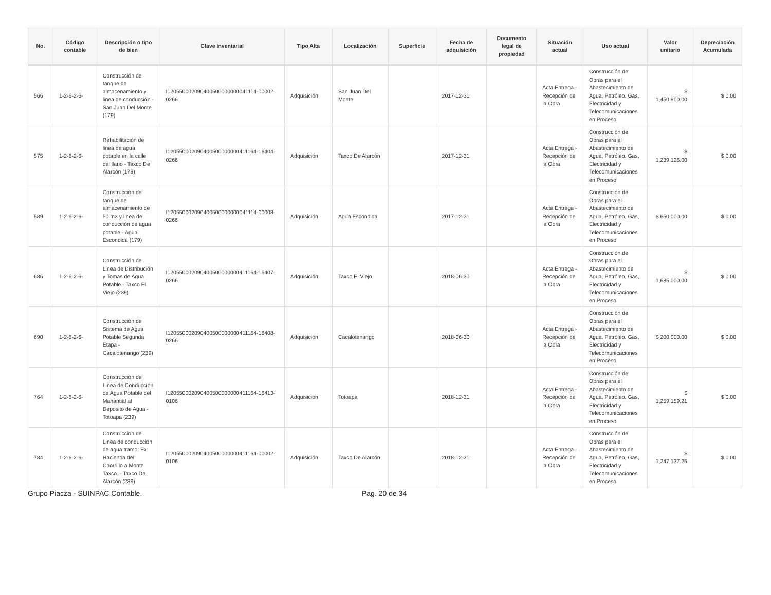| No. | Código contable | Descripción o tipo de bien | Clave inventarial | Tipo Alta | Localización | Superficie | Fecha de adquisición | Documento legal de propiedad | Situación actual | Uso actual | Valor unitario | Depreciación Acumulada |
| --- | --- | --- | --- | --- | --- | --- | --- | --- | --- | --- | --- | --- |
| 566 | 1-2-6-2-6- | Construcción de tanque de almacenamiento y linea de conducción - San Juan Del Monte (179) | I120550002090400500000000041114-00002-0266 | Adquisición | San Juan Del Monte | | 2017-12-31 | | Acta Entrega - Recepción de la Obra | Construcción de Obras para el Abastecimiento de Agua, Petróleo, Gas, Electricidad y Telecomunicaciones en Proceso | $ 1,450,900.00 | $ 0.00 |
| 575 | 1-2-6-2-6- | Rehabilitación de linea de agua potable en la calle del llano - Taxco De Alarcón (179) | I120550002090400500000000411164-16404-0266 | Adquisición | Taxco De Alarcón | | 2017-12-31 | | Acta Entrega - Recepción de la Obra | Construcción de Obras para el Abastecimiento de Agua, Petróleo, Gas, Electricidad y Telecomunicaciones en Proceso | $ 1,239,126.00 | $ 0.00 |
| 589 | 1-2-6-2-6- | Construcción de tanque de almacenamiento de 50 m3 y linea de conducción de agua potable - Agua Escondida (179) | I120550002090400500000000041114-00008-0266 | Adquisición | Agua Escondida | | 2017-12-31 | | Acta Entrega - Recepción de la Obra | Construcción de Obras para el Abastecimiento de Agua, Petróleo, Gas, Electricidad y Telecomunicaciones en Proceso | $ 650,000.00 | $ 0.00 |
| 686 | 1-2-6-2-6- | Construcción de Linea de Distribución y Tomas de Agua Potable - Taxco El Viejo (239) | I120550002090400500000000411164-16407-0266 | Adquisición | Taxco El Viejo | | 2018-06-30 | | Acta Entrega - Recepción de la Obra | Construcción de Obras para el Abastecimiento de Agua, Petróleo, Gas, Electricidad y Telecomunicaciones en Proceso | $ 1,685,000.00 | $ 0.00 |
| 690 | 1-2-6-2-6- | Construcción de Sistema de Agua Potable Segunda Etapa - Cacalotenango (239) | I120550002090400500000000411164-16408-0266 | Adquisición | Cacalotenango | | 2018-06-30 | | Acta Entrega - Recepción de la Obra | Construcción de Obras para el Abastecimiento de Agua, Petróleo, Gas, Electricidad y Telecomunicaciones en Proceso | $ 200,000.00 | $ 0.00 |
| 764 | 1-2-6-2-6- | Construcción de Linea de Conducción de Agua Potable del Manantial al Deposito de Agua - Totoapa (239) | I120550002090400500000000411164-16413-0106 | Adquisición | Totoapa | | 2018-12-31 | | Acta Entrega - Recepción de la Obra | Construcción de Obras para el Abastecimiento de Agua, Petróleo, Gas, Electricidad y Telecomunicaciones en Proceso | $ 1,259,159.21 | $ 0.00 |
| 784 | 1-2-6-2-6- | Construccion de Linea de conduccion de agua tramo: Ex Hacienda del Chorrillo a Monte Taxco. - Taxco De Alarcón (239) | I120550002090400500000000411164-00002-0106 | Adquisición | Taxco De Alarcón | | 2018-12-31 | | Acta Entrega - Recepción de la Obra | Construcción de Obras para el Abastecimiento de Agua, Petróleo, Gas, Electricidad y Telecomunicaciones en Proceso | $ 1,247,137.25 | $ 0.00 |
Grupo Piacza - SUINPAC Contable. Pag. 20 de 34